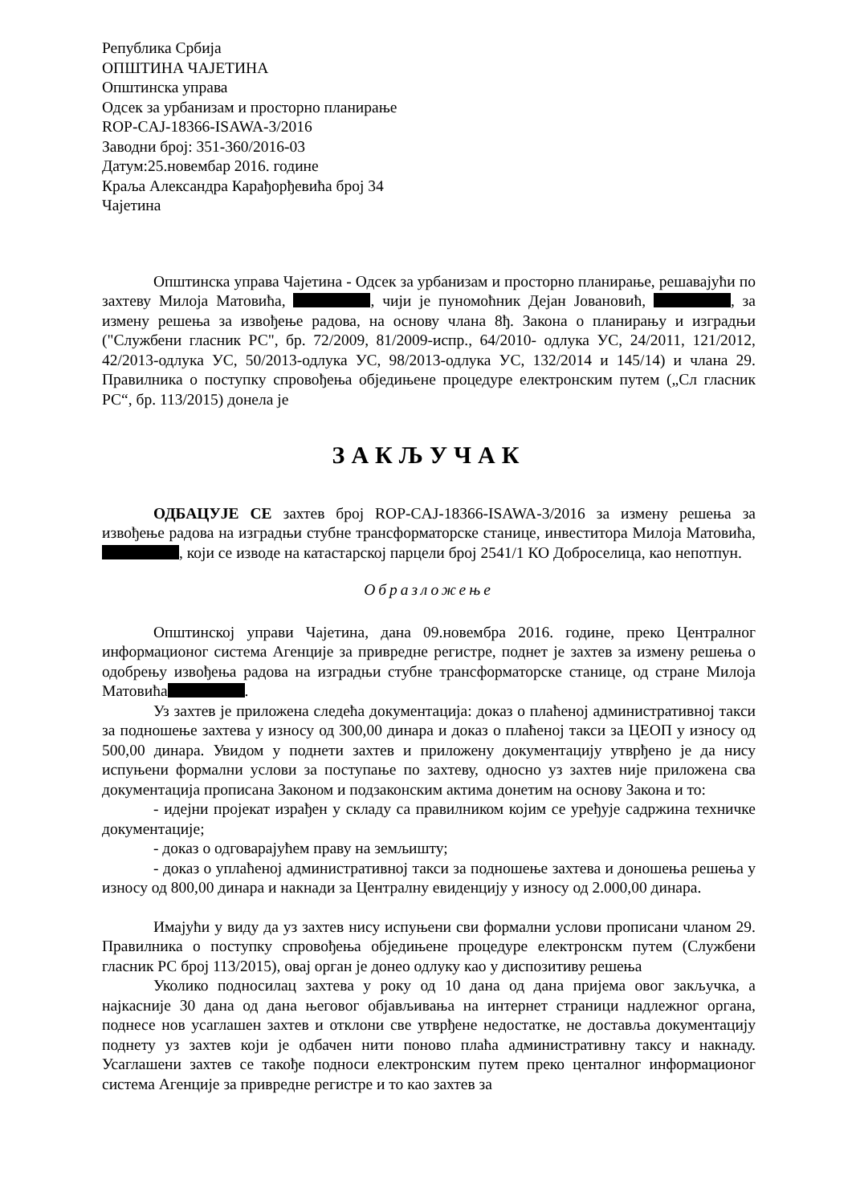Република Србија
ОПШТИНА ЧАЈЕТИНА
Општинска управа
Одсек за урбанизам и просторно планирање
ROP-CAJ-18366-ISAWA-3/2016
Заводни број: 351-360/2016-03
Датум:25.новембар 2016. године
Краља Александра Карађорђевића број 34
Чајетина
Општинска управа Чајетина - Одсек за урбанизам и просторно планирање, решавајући по захтеву Милоја Матовића, , чији је пуномоћник Дејан Јовановић, , за измену решења за извођење радова, на основу члана 8ђ. Закона о планирању и изградњи ("Службени гласник РС", бр. 72/2009, 81/2009-испр., 64/2010- одлука УС, 24/2011, 121/2012, 42/2013-одлука УС, 50/2013-одлука УС, 98/2013-одлука УС, 132/2014 и 145/14) и члана 29. Правилника о поступку спровођења обједињене процедуре електронским путем („Сл гласник РС“, бр. 113/2015) донела је
ЗАКЉУЧАК
ОДБАЦУЈЕ СЕ захтев број ROP-CAJ-18366-ISAWA-3/2016 за измену решења за извођење радова на изградњи стубне трансформаторске станице, инвеститора Милоја Матовића, , који се изводе на катастарској парцели број 2541/1 КО Доброселица, као непотпун.
Образложење
Општинској управи Чајетина, дана 09.новембра 2016. године, преко Централног информационог система Агенције за привредне регистре, поднет је захтев за измену решења о одобрењу извођења радова на изградњи стубне трансформаторске станице, од стране Милоја Матовића .
Уз захтев је приложена следећа документација: доказ о плаћеној административној такси за подношење захтева у износу од 300,00 динара и доказ о плаћеној такси за ЦЕОП у износу од 500,00 динара. Увидом у поднети захтев и приложену документацију утврђено је да нису испуњени формални услови за поступање по захтеву, односно уз захтев није приложена сва документација прописана Законом и подзаконским актима донетим на основу Закона и то:
- идејни пројекат израђен у складу са правилником којим се уређује садржина техничке документације;
- доказ о одговарајућем праву на земљишту;
- доказ о уплаћеној административној такси за подношење захтева и доношења решења у износу од 800,00 динара и накнади за Централну евиденцију у износу од 2.000,00 динара.
Имајући у виду да уз захтев нису испуњени сви формални услови прописани чланом 29. Правилника о поступку спровођења обједињене процедуре електронскм путем (Службени гласник РС број 113/2015), овај орган је донео одлуку као у диспозитиву решења
Уколико подносилац захтева у року од 10 дана од дана пријема овог закључка, а најкасније 30 дана од дана његовог објављивања на интернет страници надлежног органа, поднесе нов усаглашен захтев и отклони све утврђене недостатке, не доставља документацију поднету уз захтев који је одбачен нити поново плаћа административну таксу и накнаду. Усаглашени захтев се такође подноси електронским путем преко центалног информационог система Агенције за привредне регистре и то као захтев за